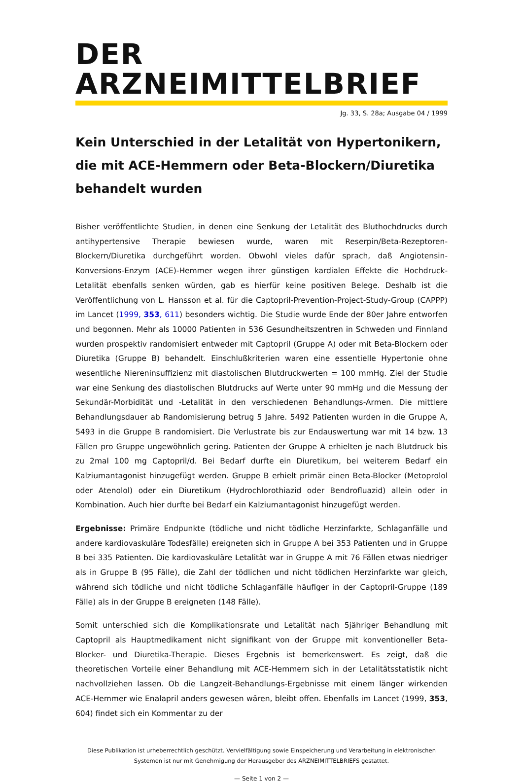DER ARZNEIMITTELBRIEF
Jg. 33, S. 28a; Ausgabe 04 / 1999
Kein Unterschied in der Letalität von Hypertonikern, die mit ACE-Hemmern oder Beta-Blockern/Diuretika behandelt wurden
Bisher veröffentlichte Studien, in denen eine Senkung der Letalität des Bluthochdrucks durch antihypertensive Therapie bewiesen wurde, waren mit Reserpin/Beta-Rezeptoren-Blockern/Diuretika durchgeführt worden. Obwohl vieles dafür sprach, daß Angiotensin-Konversions-Enzym (ACE)-Hemmer wegen ihrer günstigen kardialen Effekte die Hochdruck-Letalität ebenfalls senken würden, gab es hierfür keine positiven Belege. Deshalb ist die Veröffentlichung von L. Hansson et al. für die Captopril-Prevention-Project-Study-Group (CAPPP) im Lancet (1999, 353, 611) besonders wichtig. Die Studie wurde Ende der 80er Jahre entworfen und begonnen. Mehr als 10000 Patienten in 536 Gesundheitszentren in Schweden und Finnland wurden prospektiv randomisiert entweder mit Captopril (Gruppe A) oder mit Beta-Blockern oder Diuretika (Gruppe B) behandelt. Einschlußkriterien waren eine essentielle Hypertonie ohne wesentliche Niereninsuffizienz mit diastolischen Blutdruckwerten = 100 mmHg. Ziel der Studie war eine Senkung des diastolischen Blutdrucks auf Werte unter 90 mmHg und die Messung der Sekundär-Morbidität und -Letalität in den verschiedenen Behandlungs-Armen. Die mittlere Behandlungsdauer ab Randomisierung betrug 5 Jahre. 5492 Patienten wurden in die Gruppe A, 5493 in die Gruppe B randomisiert. Die Verlustrate bis zur Endauswertung war mit 14 bzw. 13 Fällen pro Gruppe ungewöhnlich gering. Patienten der Gruppe A erhielten je nach Blutdruck bis zu 2mal 100 mg Captopril/d. Bei Bedarf durfte ein Diuretikum, bei weiterem Bedarf ein Kalziumantagonist hinzugefügt werden. Gruppe B erhielt primär einen Beta-Blocker (Metoprolol oder Atenolol) oder ein Diuretikum (Hydrochlorothiazid oder Bendrofluazid) allein oder in Kombination. Auch hier durfte bei Bedarf ein Kalziumantagonist hinzugefügt werden.
Ergebnisse: Primäre Endpunkte (tödliche und nicht tödliche Herzinfarkte, Schlaganfälle und andere kardiovaskuläre Todesfälle) ereigneten sich in Gruppe A bei 353 Patienten und in Gruppe B bei 335 Patienten. Die kardiovaskuläre Letalität war in Gruppe A mit 76 Fällen etwas niedriger als in Gruppe B (95 Fälle), die Zahl der tödlichen und nicht tödlichen Herzinfarkte war gleich, während sich tödliche und nicht tödliche Schlaganfälle häufiger in der Captopril-Gruppe (189 Fälle) als in der Gruppe B ereigneten (148 Fälle).
Somit unterschied sich die Komplikationsrate und Letalität nach 5jähriger Behandlung mit Captopril als Hauptmedikament nicht signifikant von der Gruppe mit konventioneller Beta-Blocker- und Diuretika-Therapie. Dieses Ergebnis ist bemerkenswert. Es zeigt, daß die theoretischen Vorteile einer Behandlung mit ACE-Hemmern sich in der Letalitätsstatistik nicht nachvollziehen lassen. Ob die Langzeit-Behandlungs-Ergebnisse mit einem länger wirkenden ACE-Hemmer wie Enalapril anders gewesen wären, bleibt offen. Ebenfalls im Lancet (1999, 353, 604) findet sich ein Kommentar zu der
Diese Publikation ist urheberrechtlich geschützt. Vervielfältigung sowie Einspeicherung und Verarbeitung in elektronischen Systemen ist nur mit Genehmigung der Herausgeber des ARZNEIMITTELBRIEFS gestattet.
— Seite 1 von 2 —